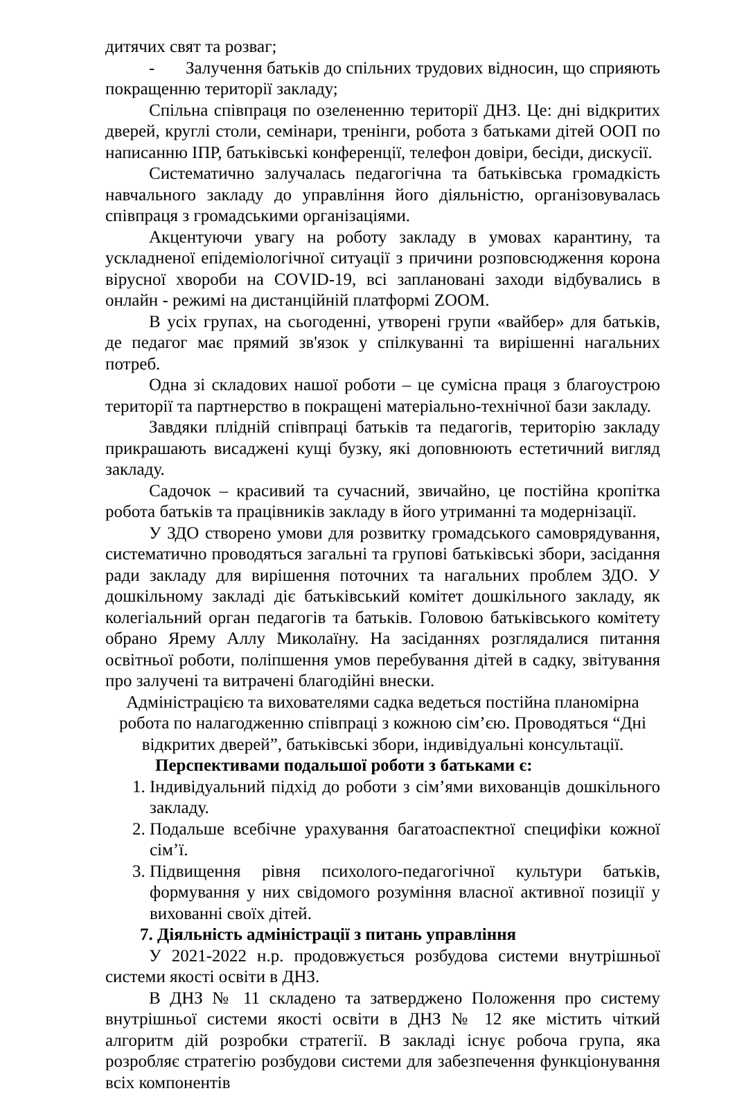дитячих свят та розваг;
- Залучення батьків до спільних трудових відносин, що сприяють покращенню території закладу;
Спільна співпраця по озелененню території ДНЗ. Це: дні відкритих дверей, круглі столи, семінари, тренінги, робота з батьками дітей ООП по написанню ІПР, батьківські конференції, телефон довіри, бесіди, дискусії.
Систематично залучалась педагогічна та батьківська громадкість навчального закладу до управління його діяльністю, організовувалась співпраця з громадськими організаціями.
Акцентуючи увагу на роботу закладу в умовах карантину, та ускладненої епідеміологічної ситуації з причини розповсюдження корона вірусної хвороби на COVID-19, всі заплановані заходи відбувались в онлайн - режимі на дистанційній платформі ZOOM.
В усіх групах, на сьогоденні, утворені групи «вайбер» для батьків, де педагог має прямий зв'язок у спілкуванні та вирішенні нагальних потреб.
Одна зі складових нашої роботи – це сумісна праця з благоустрою території та партнерство в покращені матеріально-технічної бази закладу.
Завдяки плідній співпраці батьків та педагогів, територію закладу прикрашають висаджені кущі бузку, які доповнюють естетичний вигляд закладу.
Садочок – красивий та сучасний, звичайно, це постійна кропітка робота батьків та працівників закладу в його утриманні та модернізації.
У ЗДО створено умови для розвитку громадського самоврядування, систематично проводяться загальні та групові батьківські збори, засідання ради закладу для вирішення поточних та нагальних проблем ЗДО. У дошкільному закладі діє батьківський комітет дошкільного закладу, як колегіальний орган педагогів та батьків. Головою батьківського комітету обрано Ярему Аллу Миколаїну. На засіданнях розглядалися питання освітньої роботи, поліпшення умов перебування дітей в садку, звітування про залучені та витрачені благодійні внески.
Адміністрацією та вихователями садка ведеться постійна планомірна
робота по налагодженню співпраці з кожною сім’єю. Проводяться “Дні
відкритих дверей”, батьківські збори, індивідуальні консультації.
Перспективами подальшої роботи з батьками є:
1. Індивідуальний підхід до роботи з сім’ями вихованців дошкільного закладу.
2. Подальше всебічне урахування багатоаспектної специфіки кожної сім’ї.
3. Підвищення рівня психолого-педагогічної культури батьків, формування у них свідомого розуміння власної активної позиції у вихованні своїх дітей.
7. Діяльність адміністрації з питань управління
У 2021-2022 н.р. продовжується розбудова системи внутрішньої системи якості освіти в ДНЗ.
В ДНЗ № 11 складено та затверджено Положення про систему внутрішньої системи якості освіти в ДНЗ № 12 яке містить чіткий алгоритм дій розробки стратегії. В закладі існує робоча група, яка розробляє стратегію розбудови системи для забезпечення функціонування всіх компонентів